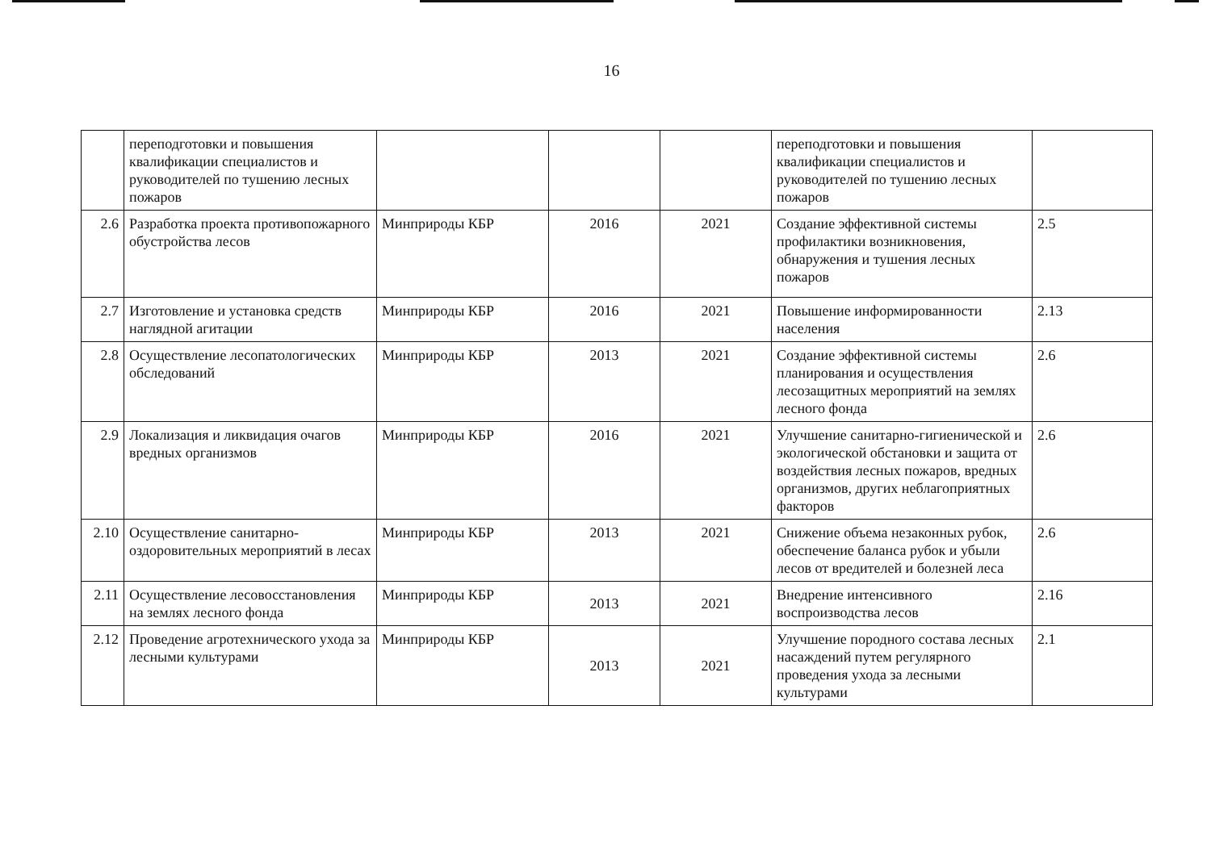16
| | переподготовки и повышения квалификации специалистов и руководителей по тушению лесных пожаров | | | | переподготовки и повышения квалификации специалистов и руководителей по тушению лесных пожаров | |
| 2.6 | Разработка проекта противопожарного обустройства лесов | Минприроды КБР | 2016 | 2021 | Создание эффективной системы профилактики возникновения, обнаружения и тушения лесных пожаров | 2.5 |
| 2.7 | Изготовление и установка средств наглядной агитации | Минприроды КБР | 2016 | 2021 | Повышение информированности населения | 2.13 |
| 2.8 | Осуществление лесопатологических обследований | Минприроды КБР | 2013 | 2021 | Создание эффективной системы планирования и осуществления лесозащитных мероприятий на землях лесного фонда | 2.6 |
| 2.9 | Локализация и ликвидация очагов вредных организмов | Минприроды КБР | 2016 | 2021 | Улучшение санитарно-гигиенической и экологической обстановки и защита от воздействия лесных пожаров, вредных организмов, других неблагоприятных факторов | 2.6 |
| 2.10 | Осуществление санитарно-оздоровительных мероприятий в лесах | Минприроды КБР | 2013 | 2021 | Снижение объема незаконных рубок, обеспечение баланса рубок и убыли лесов от вредителей и болезней леса | 2.6 |
| 2.11 | Осуществление лесовосстановления на землях лесного фонда | Минприроды КБР | 2013 | 2021 | Внедрение интенсивного воспроизводства лесов | 2.16 |
| 2.12 | Проведение агротехнического ухода за лесными культурами | Минприроды КБР | 2013 | 2021 | Улучшение породного состава лесных насаждений путем регулярного проведения ухода за лесными культурами | 2.1 |